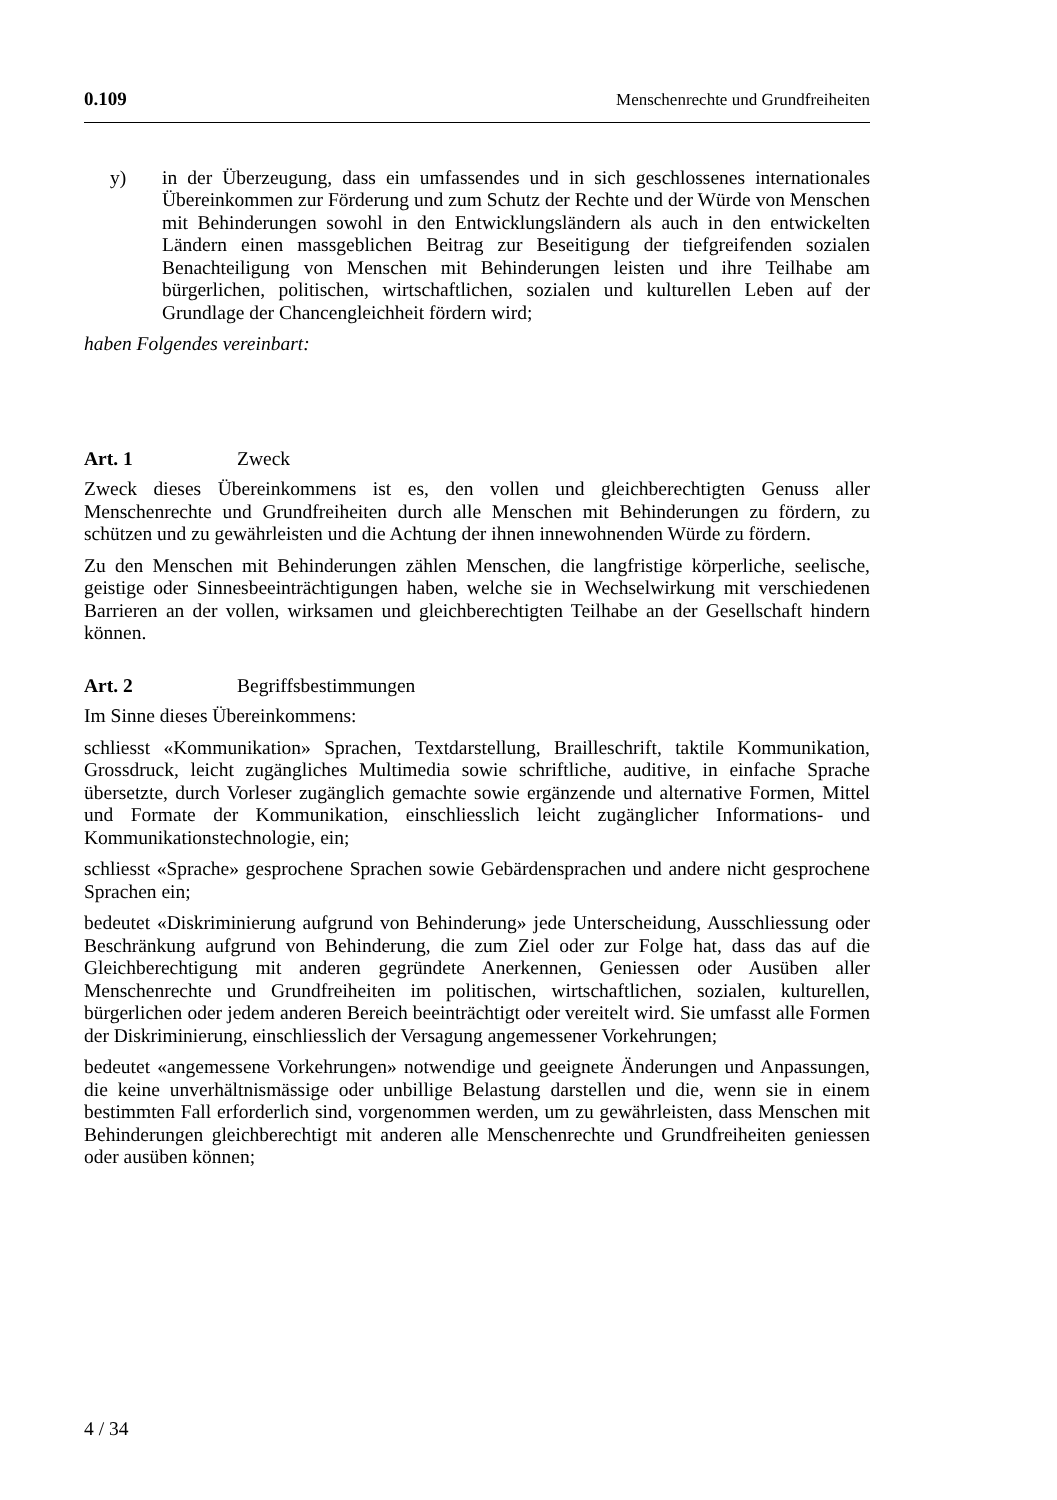0.109 Menschenrechte und Grundfreiheiten
y) in der Überzeugung, dass ein umfassendes und in sich geschlossenes internationales Übereinkommen zur Förderung und zum Schutz der Rechte und der Würde von Menschen mit Behinderungen sowohl in den Entwicklungsländern als auch in den entwickelten Ländern einen massgeblichen Beitrag zur Beseitigung der tiefgreifenden sozialen Benachteiligung von Menschen mit Behinderungen leisten und ihre Teilhabe am bürgerlichen, politischen, wirtschaftlichen, sozialen und kulturellen Leben auf der Grundlage der Chancengleichheit fördern wird;
haben Folgendes vereinbart:
Art. 1 Zweck
Zweck dieses Übereinkommens ist es, den vollen und gleichberechtigten Genuss aller Menschenrechte und Grundfreiheiten durch alle Menschen mit Behinderungen zu fördern, zu schützen und zu gewährleisten und die Achtung der ihnen innewohnenden Würde zu fördern.
Zu den Menschen mit Behinderungen zählen Menschen, die langfristige körperliche, seelische, geistige oder Sinnesbeeinträchtigungen haben, welche sie in Wechselwirkung mit verschiedenen Barrieren an der vollen, wirksamen und gleichberechtigten Teilhabe an der Gesellschaft hindern können.
Art. 2 Begriffsbestimmungen
Im Sinne dieses Übereinkommens:
schliesst «Kommunikation» Sprachen, Textdarstellung, Brailleschrift, taktile Kommunikation, Grossdruck, leicht zugängliches Multimedia sowie schriftliche, auditive, in einfache Sprache übersetzte, durch Vorleser zugänglich gemachte sowie ergänzende und alternative Formen, Mittel und Formate der Kommunikation, einschliesslich leicht zugänglicher Informations- und Kommunikationstechnologie, ein;
schliesst «Sprache» gesprochene Sprachen sowie Gebärdensprachen und andere nicht gesprochene Sprachen ein;
bedeutet «Diskriminierung aufgrund von Behinderung» jede Unterscheidung, Ausschliessung oder Beschränkung aufgrund von Behinderung, die zum Ziel oder zur Folge hat, dass das auf die Gleichberechtigung mit anderen gegründete Anerkennen, Geniessen oder Ausüben aller Menschenrechte und Grundfreiheiten im politischen, wirtschaftlichen, sozialen, kulturellen, bürgerlichen oder jedem anderen Bereich beeinträchtigt oder vereitelt wird. Sie umfasst alle Formen der Diskriminierung, einschliesslich der Versagung angemessener Vorkehrungen;
bedeutet «angemessene Vorkehrungen» notwendige und geeignete Änderungen und Anpassungen, die keine unverhältnismässige oder unbillige Belastung darstellen und die, wenn sie in einem bestimmten Fall erforderlich sind, vorgenommen werden, um zu gewährleisten, dass Menschen mit Behinderungen gleichberechtigt mit anderen alle Menschenrechte und Grundfreiheiten geniessen oder ausüben können;
4 / 34